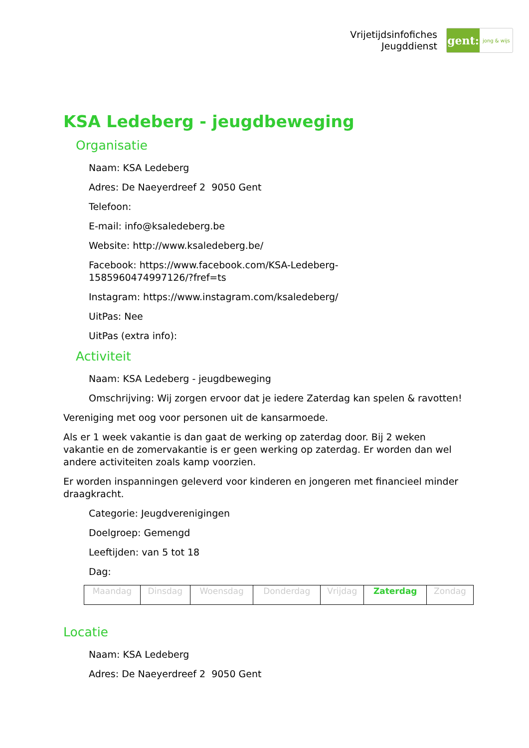Vrijetijdsinfofiches
Jeugddienst
gent:
jong & wijs
KSA Ledeberg - jeugdbeweging
Organisatie
Naam: KSA Ledeberg
Adres: De Naeyerdreef 2 9050 Gent
Telefoon:
E-mail: info@ksaledeberg.be
Website: http://www.ksaledeberg.be/
Facebook: https://www.facebook.com/KSA-Ledeberg-
1585960474997126/?fref=ts
Instagram: https://www.instagram.com/ksaledeberg/
UitPas: Nee
UitPas (extra info):
Activiteit
Naam: KSA Ledeberg - jeugdbeweging
Omschrijving: Wij zorgen ervoor dat je iedere Zaterdag kan spelen & ravotten!
Vereniging met oog voor personen uit de kansarmoede.
Als er 1 week vakantie is dan gaat de werking op zaterdag door. Bij 2 weken vakantie en de zomervakantie is er geen werking op zaterdag. Er worden dan wel andere activiteiten zoals kamp voorzien.
Er worden inspanningen geleverd voor kinderen en jongeren met financieel minder draagkracht.
Categorie: Jeugdverenigingen
Doelgroep: Gemengd
Leeftijden: van 5 tot 18
Dag:
| Maandag | Dinsdag | Woensdag | Donderdag | Vrijdag | Zaterdag | Zondag |
Locatie
Naam: KSA Ledeberg
Adres: De Naeyerdreef 2 9050 Gent